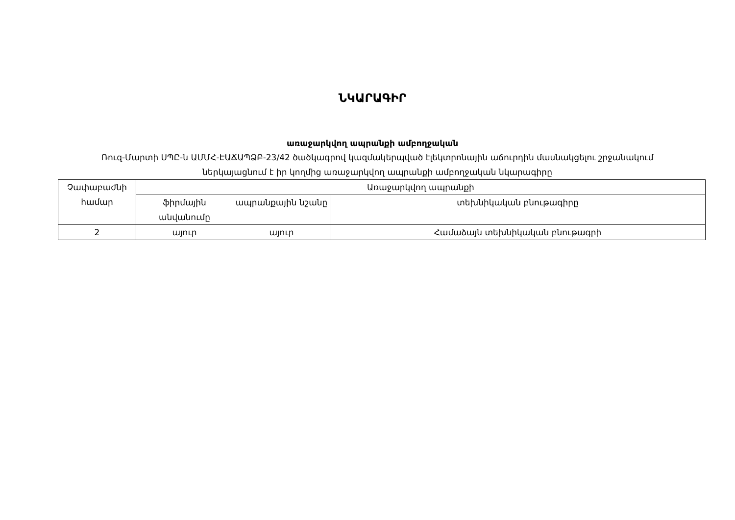ՆԿԱՐԱԳԻՐ
առաջարկվող ապրանքի ամբողջական
Ռուզ-Մարտի ՍՊԸ-ն ԱՄՄՀ-ԷԱՃԱՊՁԲ-23/42 ծածկագրով կազմակերպված էլեկտրոնային աճուրդին մասնակցելու շրջանակում ներկայացնում է իր կողմից առաջարկվող ապրանքի ամբողջական նկարագիրը
| Չափաբաժնի համար | Առաջարկվող ապրանքի | | |
| | ֆիրմային անվանումը | ապրանքային նշանը | տեխնիկական բնութագիրը |
| 2 | այուր | այուր | Համաձայն տեխնիկական բնութագրի |